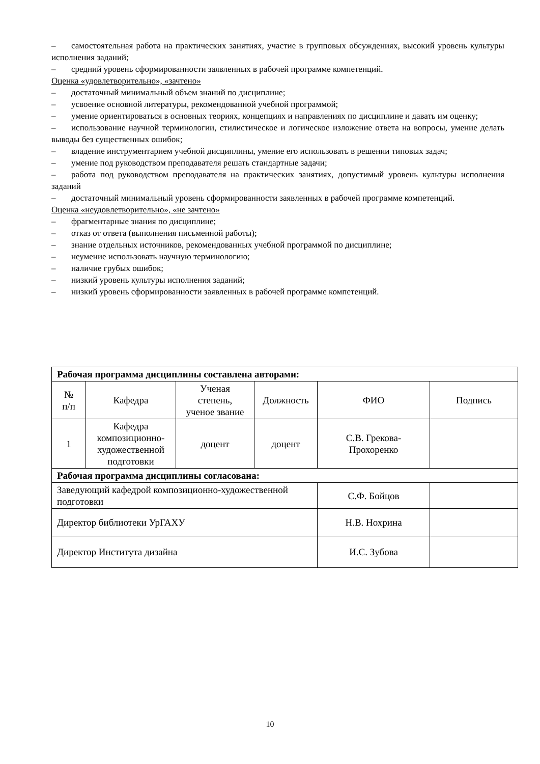– самостоятельная работа на практических занятиях, участие в групповых обсуждениях, высокий уровень культуры исполнения заданий;
– средний уровень сформированности заявленных в рабочей программе компетенций.
Оценка «удовлетворительно», «зачтено»
– достаточный минимальный объем знаний по дисциплине;
– усвоение основной литературы, рекомендованной учебной программой;
– умение ориентироваться в основных теориях, концепциях и направлениях по дисциплине и давать им оценку;
– использование научной терминологии, стилистическое и логическое изложение ответа на вопросы, умение делать выводы без существенных ошибок;
– владение инструментарием учебной дисциплины, умение его использовать в решении типовых задач;
– умение под руководством преподавателя решать стандартные задачи;
– работа под руководством преподавателя на практических занятиях, допустимый уровень культуры исполнения заданий
– достаточный минимальный уровень сформированности заявленных в рабочей программе компетенций.
Оценка «неудовлетворительно», «не зачтено»
– фрагментарные знания по дисциплине;
– отказ от ответа (выполнения письменной работы);
– знание отдельных источников, рекомендованных учебной программой по дисциплине;
– неумение использовать научную терминологию;
– наличие грубых ошибок;
– низкий уровень культуры исполнения заданий;
– низкий уровень сформированности заявленных в рабочей программе компетенций.
| Рабочая программа дисциплины составлена авторами: | | | | | |
| --- | --- | --- | --- | --- | --- |
| № п/п | Кафедра | Ученая степень, ученое звание | Должность | ФИО | Подпись |
| 1 | Кафедра композиционно-художественной подготовки | доцент | доцент | С.В. Грекова- Прохоренко | |
| Рабочая программа дисциплины согласована: | | | | | |
| Заведующий кафедрой композиционно-художественной подготовки | | | | С.Ф. Бойцов | |
| Директор библиотеки УрГАХУ | | | | Н.В. Нохрина | |
| Директор Института дизайна | | | | И.С. Зубова | |
10